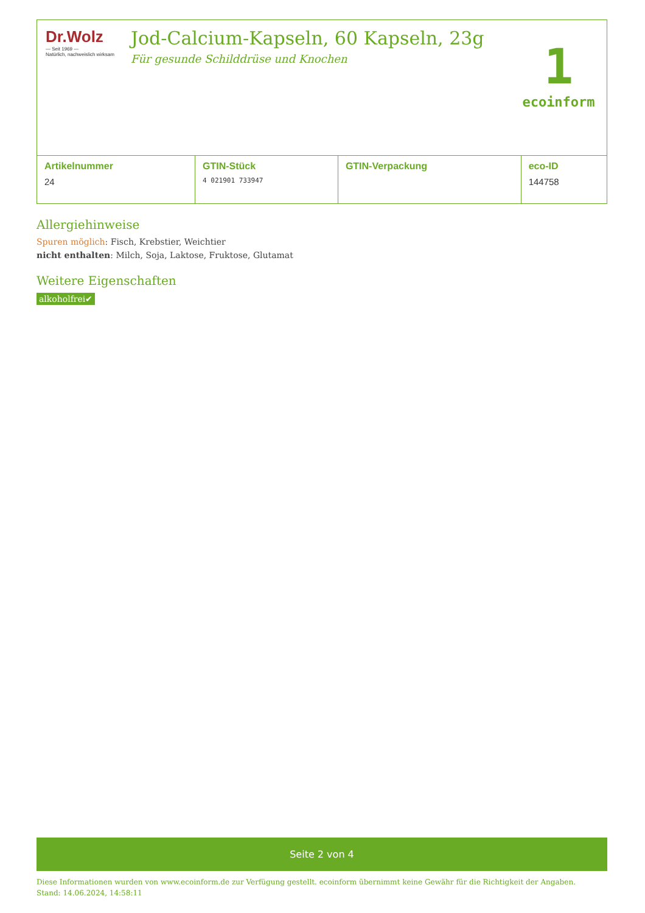Dr.Wolz
— Seit 1969 —
Natürlich, nachweislich wirksam
Jod-Calcium-Kapseln, 60 Kapseln, 23g
Für gesunde Schilddrüse und Knochen
1
ecoinform
| Artikelnummer | GTIN-Stück | GTIN-Verpackung | eco-ID |
| --- | --- | --- | --- |
| 24 | 4 021901 733947 | | 144758 |
Allergiehinweise
Spuren möglich: Fisch, Krebstier, Weichtier
nicht enthalten: Milch, Soja, Laktose, Fruktose, Glutamat
Weitere Eigenschaften
alkoholfrei✔
Seite 2 von 4
Diese Informationen wurden von www.ecoinform.de zur Verfügung gestellt. ecoinform übernimmt keine Gewähr für die Richtigkeit der Angaben.
Stand: 14.06.2024, 14:58:11